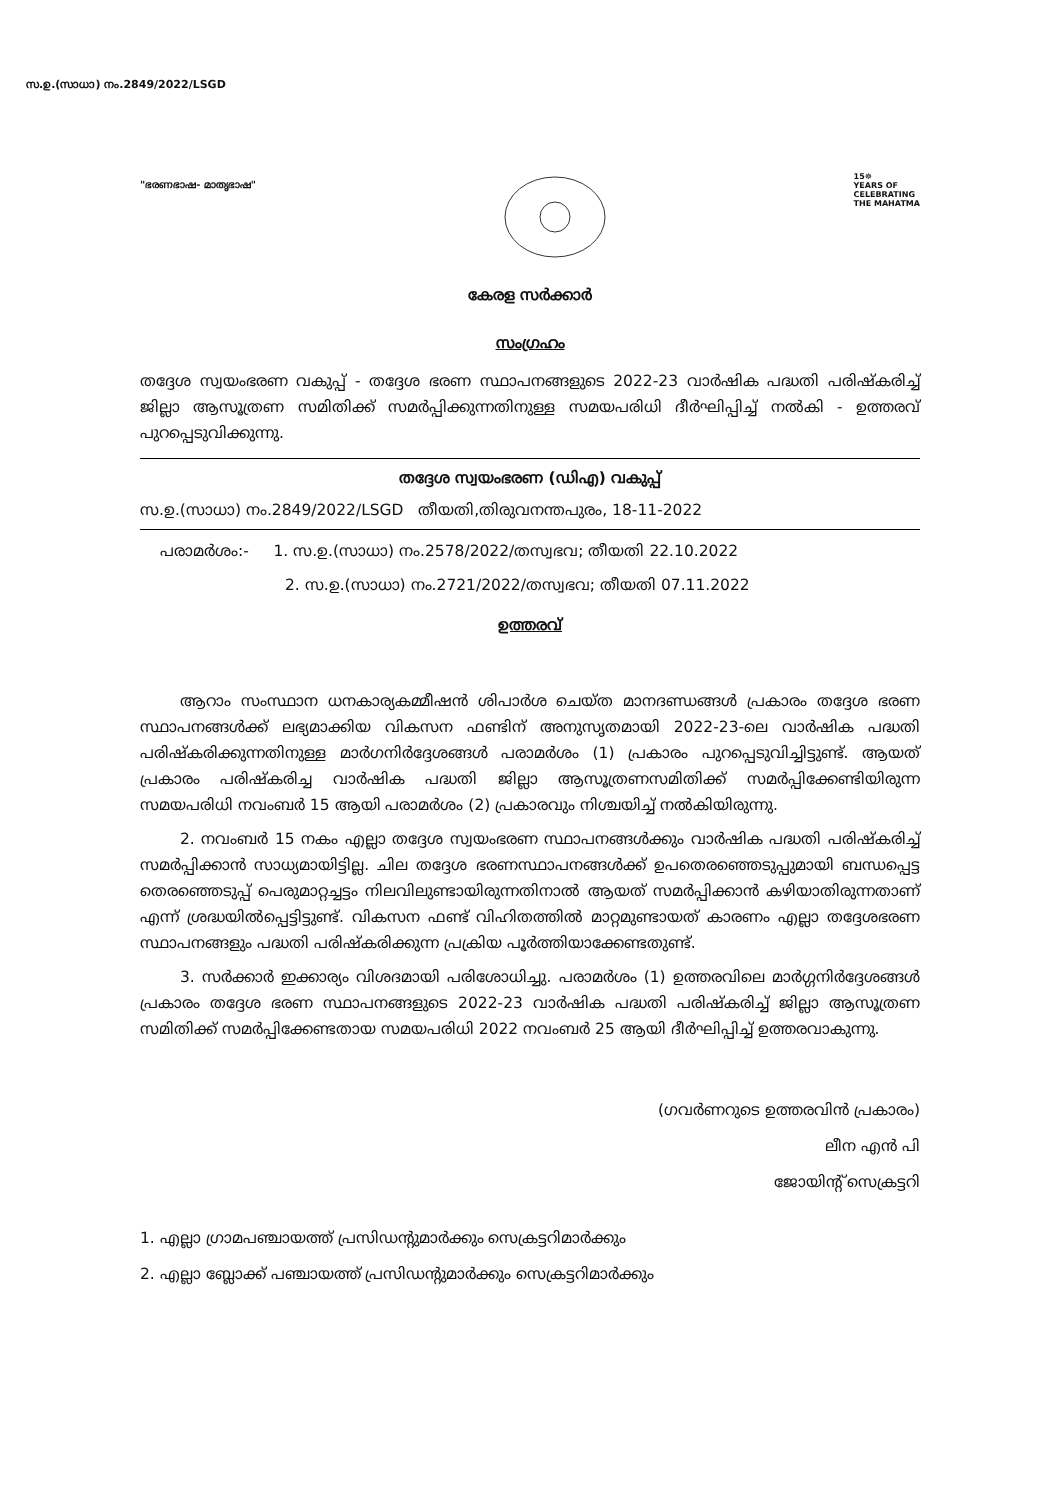സ.ഉ.(സാധാ) നം.2849/2022/LSGD
"ഭരണഭാഷ- മാതൃഭാഷ"
15☸
YEARS OF
CELEBRATING
THE MAHATMA
കേരള സർക്കാർ
സംഗ്രഹം
തദ്ദേശ സ്വയംഭരണ വകുപ്പ് - തദ്ദേശ ഭരണ സ്ഥാപനങ്ങളുടെ 2022-23 വാർഷിക പദ്ധതി പരിഷ്കരിച്ച് ജില്ലാ ആസൂത്രണ സമിതിക്ക് സമർപ്പിക്കുന്നതിനുള്ള സമയപരിധി ദീർഘിപ്പിച്ച് നൽകി - ഉത്തരവ് പുറപ്പെടുവിക്കുന്നു.
തദ്ദേശ സ്വയംഭരണ (ഡിഎ) വകുപ്പ്
സ.ഉ.(സാധാ) നം.2849/2022/LSGD തീയതി,തിരുവനന്തപുരം, 18-11-2022
പരാമർശം:- 1. സ.ഉ.(സാധാ) നം.2578/2022/തസ്വഭവ; തീയതി 22.10.2022
2. സ.ഉ.(സാധാ) നം.2721/2022/തസ്വഭവ; തീയതി 07.11.2022
ഉത്തരവ്
ആറാം സംസ്ഥാന ധനകാര്യകമ്മീഷൻ ശിപാർശ ചെയ്ത മാനദണ്ഡങ്ങൾ പ്രകാരം തദ്ദേശ ഭരണ സ്ഥാപനങ്ങൾക്ക് ലഭ്യമാക്കിയ വികസന ഫണ്ടിന് അനുസൃതമായി 2022-23-ലെ വാർഷിക പദ്ധതി പരിഷ്കരിക്കുന്നതിനുള്ള മാർഗനിർദ്ദേശങ്ങൾ പരാമർശം (1) പ്രകാരം പുറപ്പെടുവിച്ചിട്ടുണ്ട്. ആയത് പ്രകാരം പരിഷ്കരിച്ച വാർഷിക പദ്ധതി ജില്ലാ ആസൂത്രണസമിതിക്ക് സമർപ്പിക്കേണ്ടിയിരുന്ന സമയപരിധി നവംബർ 15 ആയി പരാമർശം (2) പ്രകാരവും നിശ്ചയിച്ച് നൽകിയിരുന്നു.
2. നവംബർ 15 നകം എല്ലാ തദ്ദേശ സ്വയംഭരണ സ്ഥാപനങ്ങൾക്കും വാർഷിക പദ്ധതി പരിഷ്കരിച്ച് സമർപ്പിക്കാൻ സാധ്യമായിട്ടില്ല. ചില തദ്ദേശ ഭരണസ്ഥാപനങ്ങൾക്ക് ഉപതെരഞ്ഞെടുപ്പുമായി ബന്ധപ്പെട്ട തെരഞ്ഞെടുപ്പ് പെരുമാറ്റച്ചട്ടം നിലവിലുണ്ടായിരുന്നതിനാൽ ആയത് സമർപ്പിക്കാൻ കഴിയാതിരുന്നതാണ് എന്ന് ശ്രദ്ധയിൽപ്പെട്ടിട്ടുണ്ട്. വികസന ഫണ്ട് വിഹിതത്തിൽ മാറ്റമുണ്ടായത് കാരണം എല്ലാ തദ്ദേശഭരണ സ്ഥാപനങ്ങളും പദ്ധതി പരിഷ്കരിക്കുന്ന പ്രക്രിയ പൂർത്തിയാക്കേണ്ടതുണ്ട്.
3. സർക്കാർ ഇക്കാര്യം വിശദമായി പരിശോധിച്ചു. പരാമർശം (1) ഉത്തരവിലെ മാർഗ്ഗനിർദ്ദേശങ്ങൾ പ്രകാരം തദ്ദേശ ഭരണ സ്ഥാപനങ്ങളുടെ 2022-23 വാർഷിക പദ്ധതി പരിഷ്കരിച്ച് ജില്ലാ ആസൂത്രണ സമിതിക്ക് സമർപ്പിക്കേണ്ടതായ സമയപരിധി 2022 നവംബർ 25 ആയി ദീർഘിപ്പിച്ച് ഉത്തരവാകുന്നു.
(ഗവർണറുടെ ഉത്തരവിൻ പ്രകാരം)
ലീന എൻ പി
ജോയിന്റ് സെക്രട്ടറി
1. എല്ലാ ഗ്രാമപഞ്ചായത്ത് പ്രസിഡന്റുമാർക്കും സെക്രട്ടറിമാർക്കും
2. എല്ലാ ബ്ലോക്ക് പഞ്ചായത്ത് പ്രസിഡന്റുമാർക്കും സെക്രട്ടറിമാർക്കും